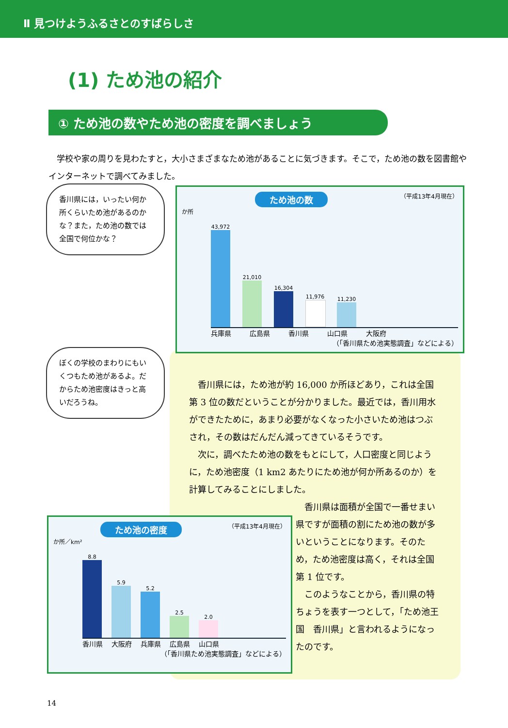Ⅱ 見つけようふるさとのすばらしさ
(1) ため池の紹介
① ため池の数やため池の密度を調べましょう
学校や家の周りを見わたすと，大小さまざまなため池があることに気づきます。そこで，ため池の数を図書館やインターネットで調べてみました。
香川県には，いったい何か所くらいため池があるのかな？また，ため池の数では全国で何位かな？
ぼくの学校のまわりにもいくつもため池があるよ。だからため池密度はきっと高いだろうね。
香川県には，ため池が約 16,000 か所ほどあり，これは全国第 3 位の数だということが分かりました。最近では，香川用水ができたために，あまり必要がなくなった小さいため池はつぶされ，その数はだんだん減ってきているそうです。
次に，調べたため池の数をもとにして，人口密度と同じように，ため池密度（1 km2 あたりにため池が何か所あるのか）を計算してみることにしました。
香川県は面積が全国で一番せまい県ですが面積の割にため池の数が多いということになります。そのため，ため池密度は高く，それは全国第 1 位です。
このようなことから，香川県の特ちょうを表す一つとして，「ため池王国　香川県」と言われるようになったのです。
ため池の数 （平成13年4月現在）
か所
43,972
21,010
16,304
11,976
11,230
兵庫県 広島県 香川県 山口県 大阪府
（「香川県ため池実態調査」などによる）
ため池の密度 （平成13年4月現在）
か所／km²
8.8
5.9
5.2
2.5
2.0
香川県 大阪府 兵庫県 広島県 山口県
（「香川県ため池実態調査」などによる）
14